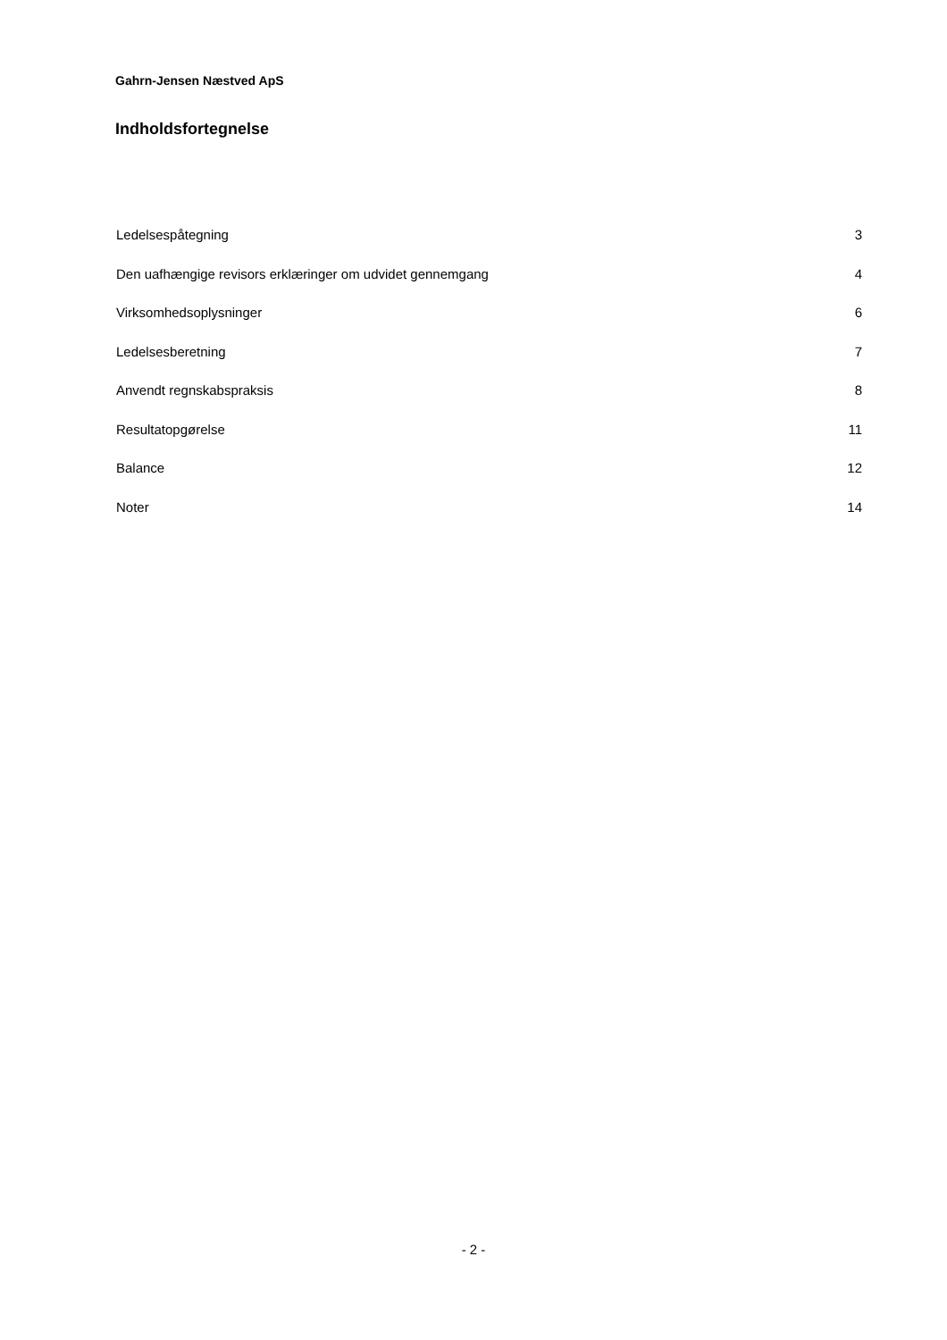Gahrn-Jensen Næstved ApS
Indholdsfortegnelse
| Ledelsespåtegning | 3 |
| Den uafhængige revisors erklæringer om udvidet gennemgang | 4 |
| Virksomhedsoplysninger | 6 |
| Ledelsesberetning | 7 |
| Anvendt regnskabspraksis | 8 |
| Resultatopgørelse | 11 |
| Balance | 12 |
| Noter | 14 |
- 2 -